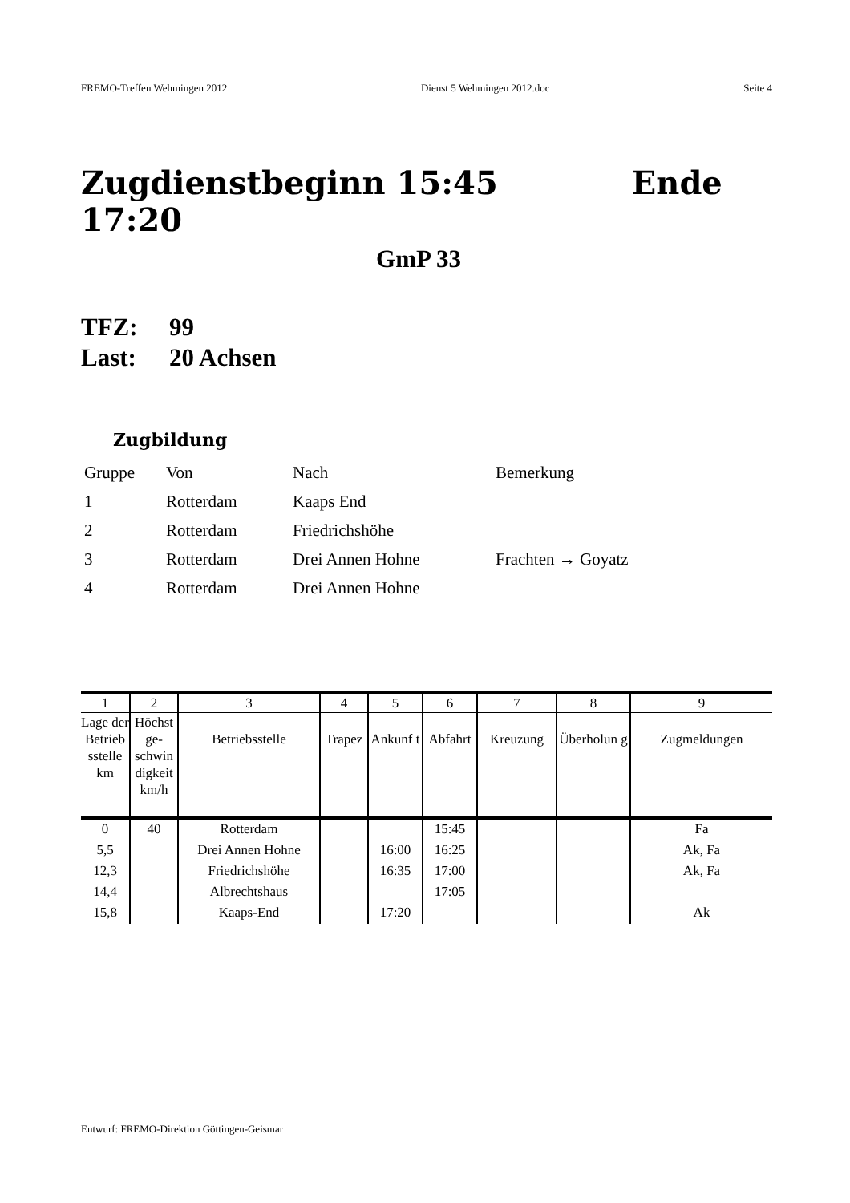FREMO-Treffen Wehmingen 2012 Dienst 5 Wehmingen 2012.doc Seite 4
Zugdienstbeginn 15:45 Ende 17:20
GmP 33
TFZ: 99
Last: 20 Achsen
Zugbildung
| Gruppe | Von | Nach | Bemerkung |
| 1 | Rotterdam | Kaaps End | |
| 2 | Rotterdam | Friedrichshöhe | |
| 3 | Rotterdam | Drei Annen Hohne | Frachten → Goyatz |
| 4 | Rotterdam | Drei Annen Hohne | |
| 1 | 2 | 3 | 4 | 5 | 6 | 7 | 8 | 9 |
| --- | --- | --- | --- | --- | --- | --- | --- | --- |
| Lage der Betrieb sstelle km | Höchst ge-schwin digkeit km/h | Betriebsstelle | Trapez | Ankunf t | Abfahrt | Kreuzung | Überholun g | Zugmeldungen |
| 0 | 40 | Rotterdam | | | 15:45 | | | Fa |
| 5,5 | | Drei Annen Hohne | | 16:00 | 16:25 | | | Ak, Fa |
| 12,3 | | Friedrichshöhe | | 16:35 | 17:00 | | | Ak, Fa |
| 14,4 | | Albrechtshaus | | | 17:05 | | | |
| 15,8 | | Kaaps-End | | 17:20 | | | | Ak |
Entwurf: FREMO-Direktion Göttingen-Geismar